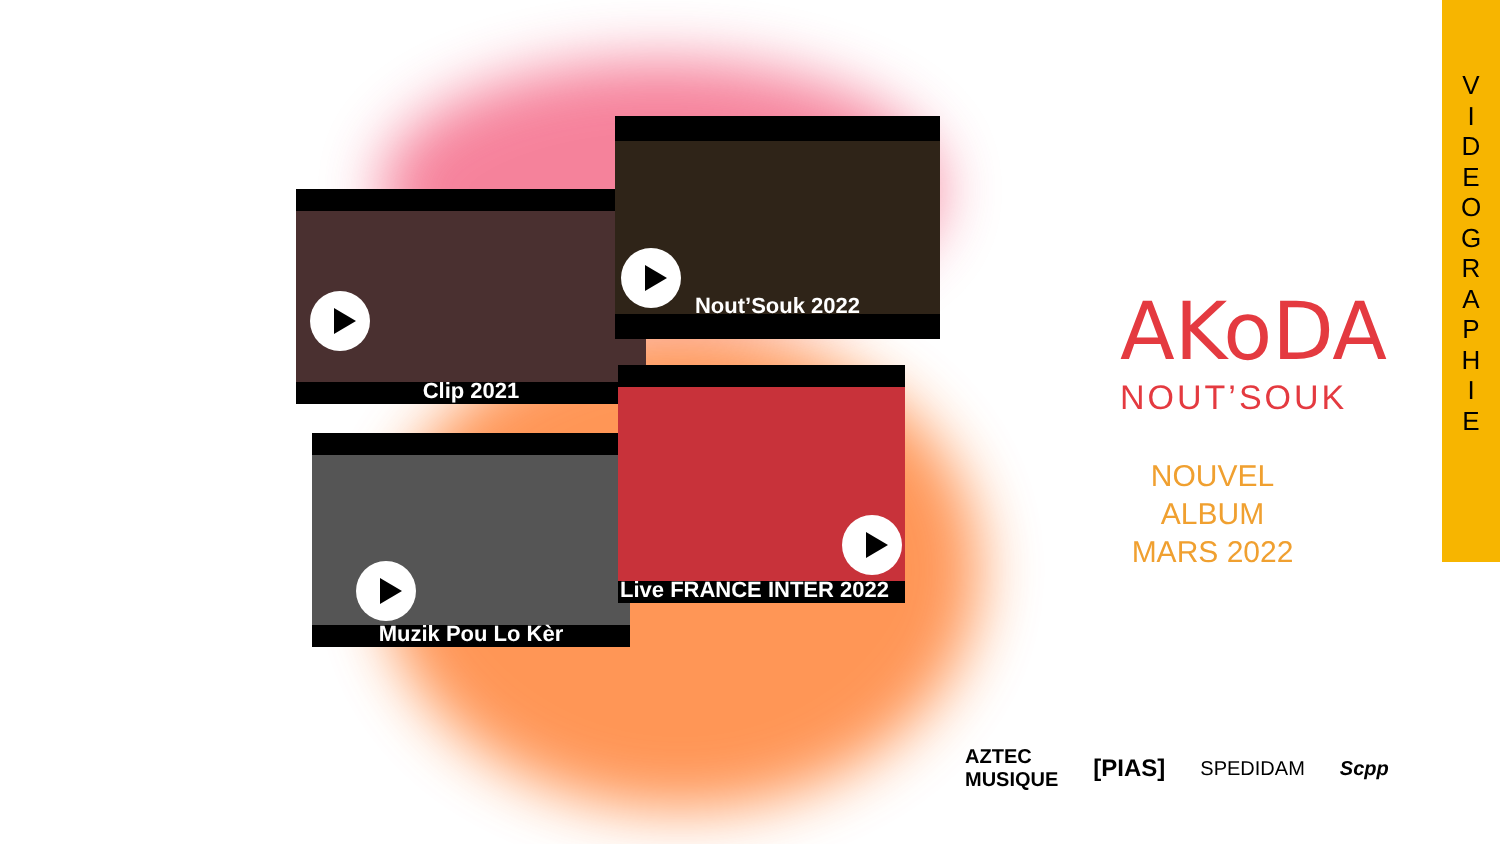Clip 2021
Nout’Souk 2022
Muzik Pou Lo Kèr
Live FRANCE INTER 2022
AKoDA
NOUT’SOUK
NOUVEL ALBUM
MARS 2022
V
I
D
E
O
G
R
A
P
H
I
E
AZTEC
MUSIQUE [PIAS] SPEDIDAM Scpp